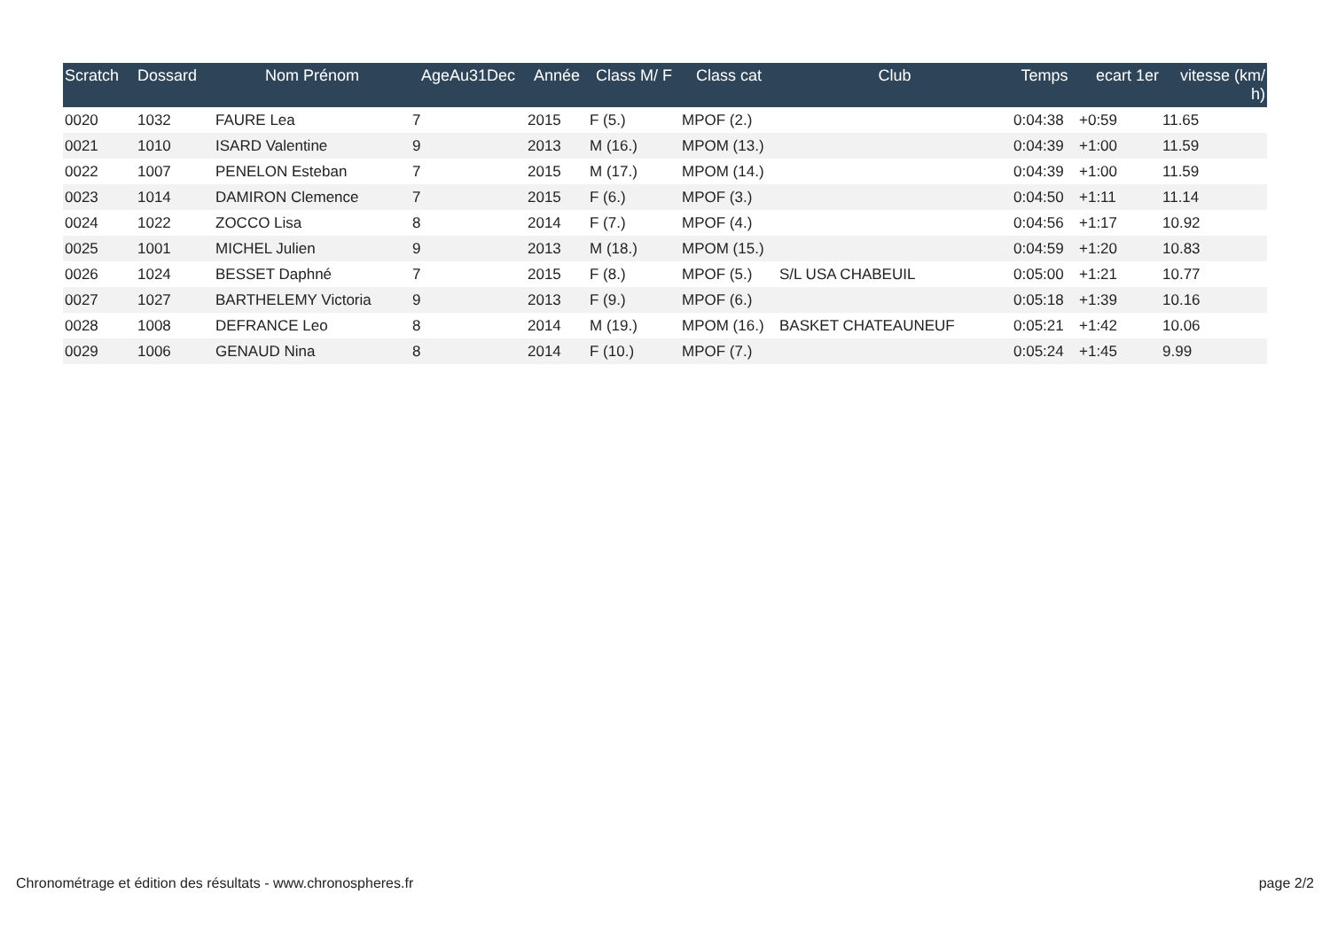| Scratch | Dossard | Nom Prénom | AgeAu31Dec | Année | Class M/ F | Class cat | Club | Temps | ecart 1er | vitesse (km/ h) |
| --- | --- | --- | --- | --- | --- | --- | --- | --- | --- | --- |
| 0020 | 1032 | FAURE Lea | 7 | 2015 | F (5.) | MPOF (2.) | | 0:04:38 | +0:59 | 11.65 |
| 0021 | 1010 | ISARD Valentine | 9 | 2013 | M (16.) | MPOM (13.) | | 0:04:39 | +1:00 | 11.59 |
| 0022 | 1007 | PENELON Esteban | 7 | 2015 | M (17.) | MPOM (14.) | | 0:04:39 | +1:00 | 11.59 |
| 0023 | 1014 | DAMIRON Clemence | 7 | 2015 | F (6.) | MPOF (3.) | | 0:04:50 | +1:11 | 11.14 |
| 0024 | 1022 | ZOCCO Lisa | 8 | 2014 | F (7.) | MPOF (4.) | | 0:04:56 | +1:17 | 10.92 |
| 0025 | 1001 | MICHEL Julien | 9 | 2013 | M (18.) | MPOM (15.) | | 0:04:59 | +1:20 | 10.83 |
| 0026 | 1024 | BESSET Daphné | 7 | 2015 | F (8.) | MPOF (5.) | S/L USA CHABEUIL | 0:05:00 | +1:21 | 10.77 |
| 0027 | 1027 | BARTHELEMY Victoria | 9 | 2013 | F (9.) | MPOF (6.) | | 0:05:18 | +1:39 | 10.16 |
| 0028 | 1008 | DEFRANCE Leo | 8 | 2014 | M (19.) | MPOM (16.) | BASKET CHATEAUNEUF | 0:05:21 | +1:42 | 10.06 |
| 0029 | 1006 | GENAUD Nina | 8 | 2014 | F (10.) | MPOF (7.) | | 0:05:24 | +1:45 | 9.99 |
Chronométrage et édition des résultats - www.chronospheres.fr page 2/2